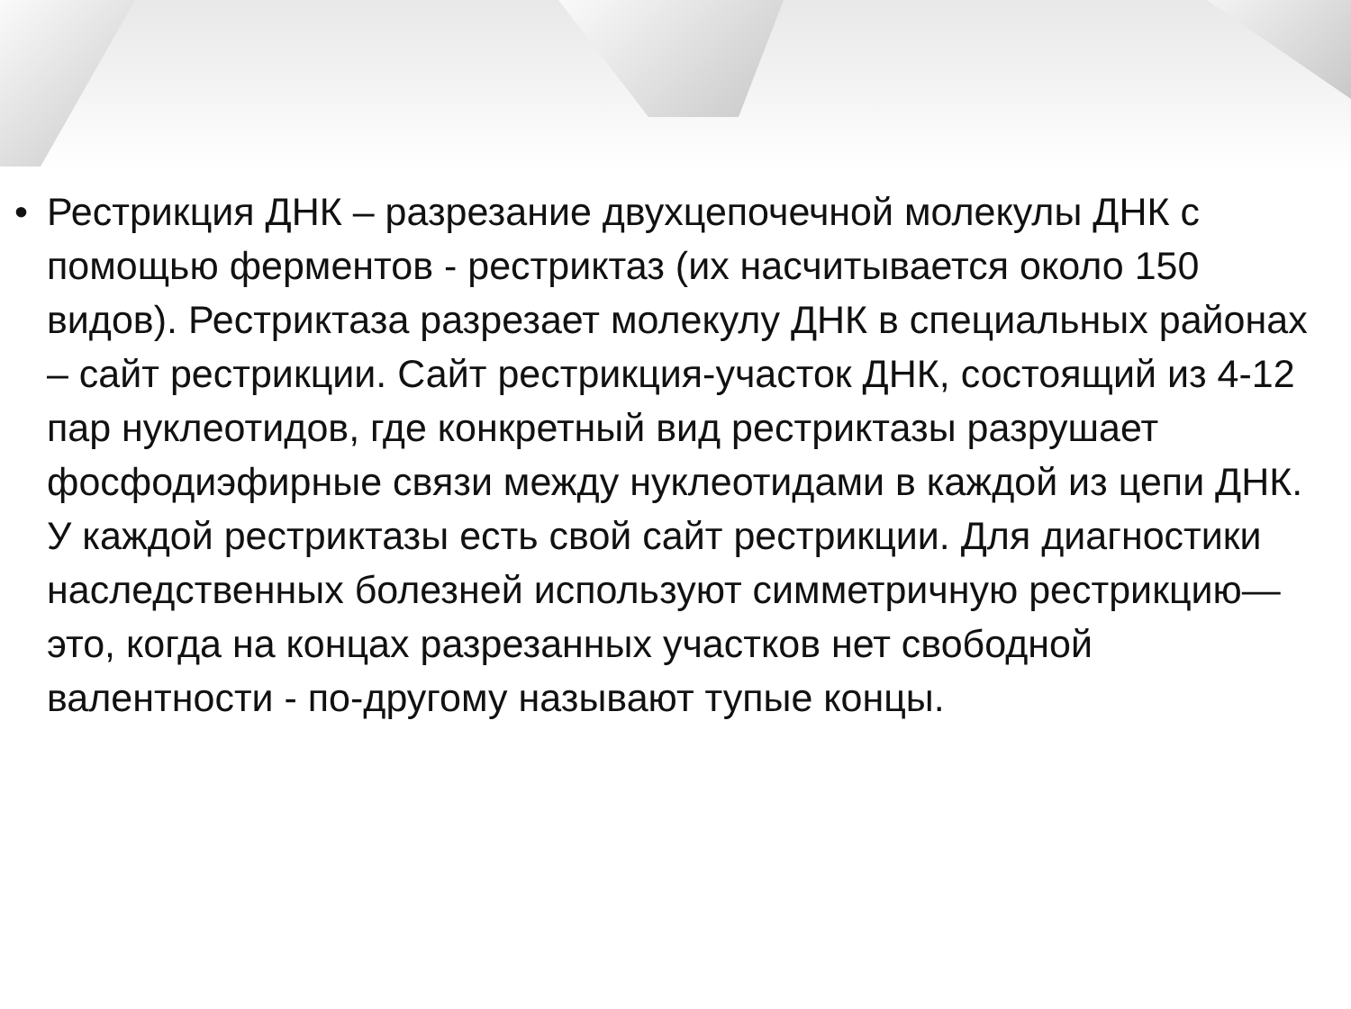• Рестрикция ДНК – разрезание двухцепочечной молекулы ДНК с помощью ферментов - рестриктаз (их насчитывается около 150 видов). Рестриктаза разрезает молекулу ДНК в специальных районах – сайт рестрикции. Сайт рестрикция-участок ДНК, состоящий из 4-12 пар нуклеотидов, где конкретный вид рестриктазы разрушает фосфодиэфирные связи между нуклеотидами в каждой из цепи ДНК. У каждой рестриктазы есть свой сайт рестрикции. Для диагностики наследственных болезней используют симметричную рестрикцию—это, когда на концах разрезанных участков нет свободной валентности - по-другому называют тупые концы.